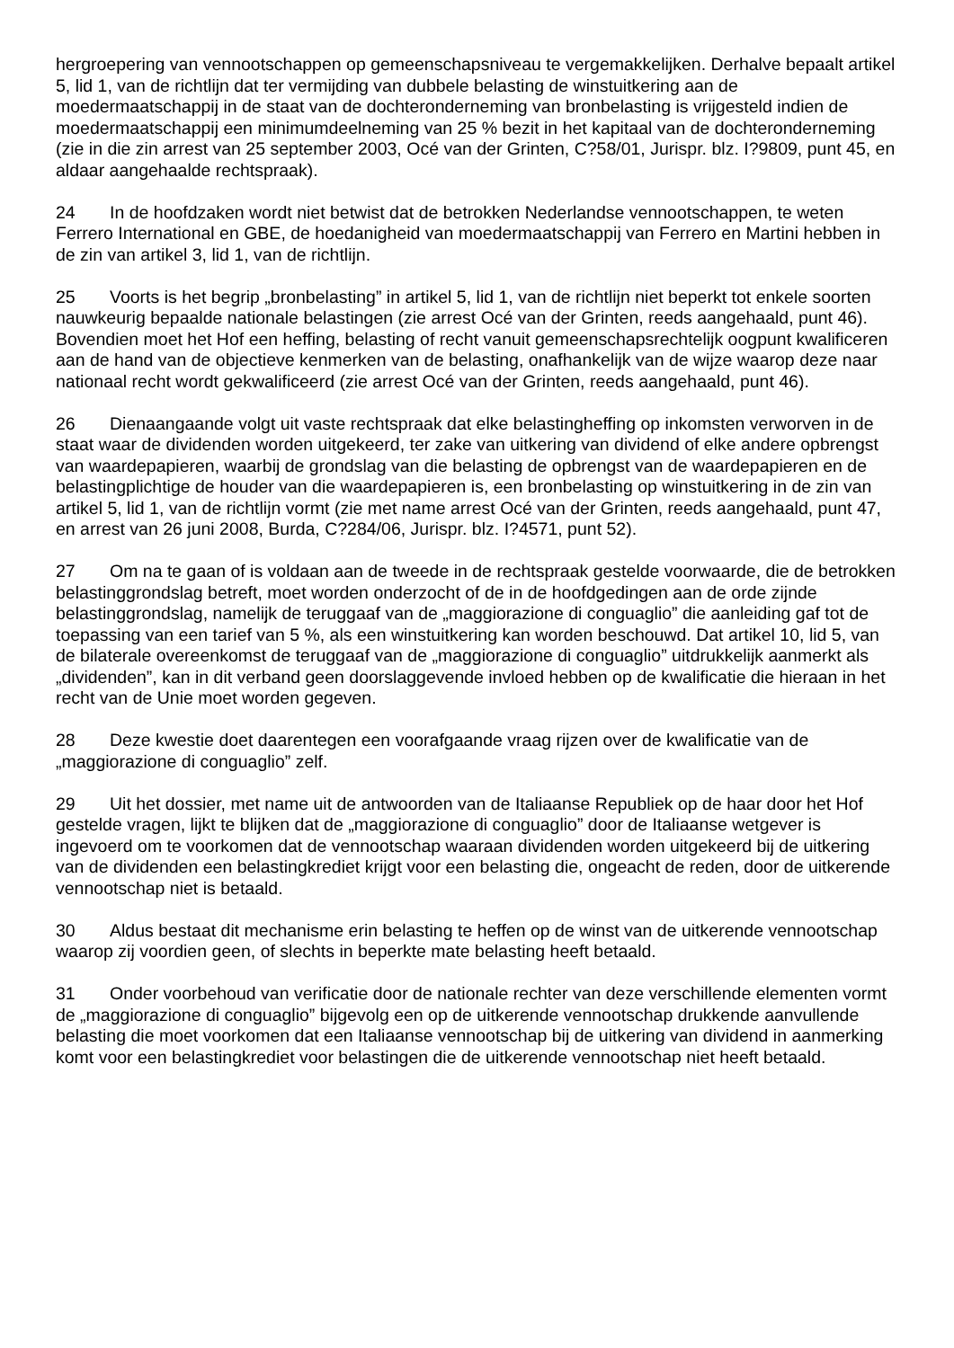hergroepering van vennootschappen op gemeenschapsniveau te vergemakkelijken. Derhalve bepaalt artikel 5, lid 1, van de richtlijn dat ter vermijding van dubbele belasting de winstuitkering aan de moedermaatschappij in de staat van de dochteronderneming van bronbelasting is vrijgesteld indien de moedermaatschappij een minimumdeelneming van 25 % bezit in het kapitaal van de dochteronderneming (zie in die zin arrest van 25 september 2003, Océ van der Grinten, C?58/01, Jurispr. blz. I?9809, punt 45, en aldaar aangehaalde rechtspraak).
24 In de hoofdzaken wordt niet betwist dat de betrokken Nederlandse vennootschappen, te weten Ferrero International en GBE, de hoedanigheid van moedermaatschappij van Ferrero en Martini hebben in de zin van artikel 3, lid 1, van de richtlijn.
25 Voorts is het begrip „bronbelasting” in artikel 5, lid 1, van de richtlijn niet beperkt tot enkele soorten nauwkeurig bepaalde nationale belastingen (zie arrest Océ van der Grinten, reeds aangehaald, punt 46). Bovendien moet het Hof een heffing, belasting of recht vanuit gemeenschapsrechtelijk oogpunt kwalificeren aan de hand van de objectieve kenmerken van de belasting, onafhankelijk van de wijze waarop deze naar nationaal recht wordt gekwalificeerd (zie arrest Océ van der Grinten, reeds aangehaald, punt 46).
26 Dienaangaande volgt uit vaste rechtspraak dat elke belastingheffing op inkomsten verworven in de staat waar de dividenden worden uitgekeerd, ter zake van uitkering van dividend of elke andere opbrengst van waardepapieren, waarbij de grondslag van die belasting de opbrengst van de waardepapieren en de belastingplichtige de houder van die waardepapieren is, een bronbelasting op winstuitkering in de zin van artikel 5, lid 1, van de richtlijn vormt (zie met name arrest Océ van der Grinten, reeds aangehaald, punt 47, en arrest van 26 juni 2008, Burda, C?284/06, Jurispr. blz. I?4571, punt 52).
27 Om na te gaan of is voldaan aan de tweede in de rechtspraak gestelde voorwaarde, die de betrokken belastinggrondslag betreft, moet worden onderzocht of de in de hoofdgedingen aan de orde zijnde belastinggrondslag, namelijk de teruggaaf van de „maggiorazione di conguaglio” die aanleiding gaf tot de toepassing van een tarief van 5 %, als een winstuitkering kan worden beschouwd. Dat artikel 10, lid 5, van de bilaterale overeenkomst de teruggaaf van de „maggiorazione di conguaglio” uitdrukkelijk aanmerkt als „dividenden”, kan in dit verband geen doorslaggevende invloed hebben op de kwalificatie die hieraan in het recht van de Unie moet worden gegeven.
28 Deze kwestie doet daarentegen een voorafgaande vraag rijzen over de kwalificatie van de „maggiorazione di conguaglio” zelf.
29 Uit het dossier, met name uit de antwoorden van de Italiaanse Republiek op de haar door het Hof gestelde vragen, lijkt te blijken dat de „maggiorazione di conguaglio” door de Italiaanse wetgever is ingevoerd om te voorkomen dat de vennootschap waaraan dividenden worden uitgekeerd bij de uitkering van de dividenden een belastingkrediet krijgt voor een belasting die, ongeacht de reden, door de uitkerende vennootschap niet is betaald.
30 Aldus bestaat dit mechanisme erin belasting te heffen op de winst van de uitkerende vennootschap waarop zij voordien geen, of slechts in beperkte mate belasting heeft betaald.
31 Onder voorbehoud van verificatie door de nationale rechter van deze verschillende elementen vormt de „maggiorazione di conguaglio” bijgevolg een op de uitkerende vennootschap drukkende aanvullende belasting die moet voorkomen dat een Italiaanse vennootschap bij de uitkering van dividend in aanmerking komt voor een belastingkrediet voor belastingen die de uitkerende vennootschap niet heeft betaald.